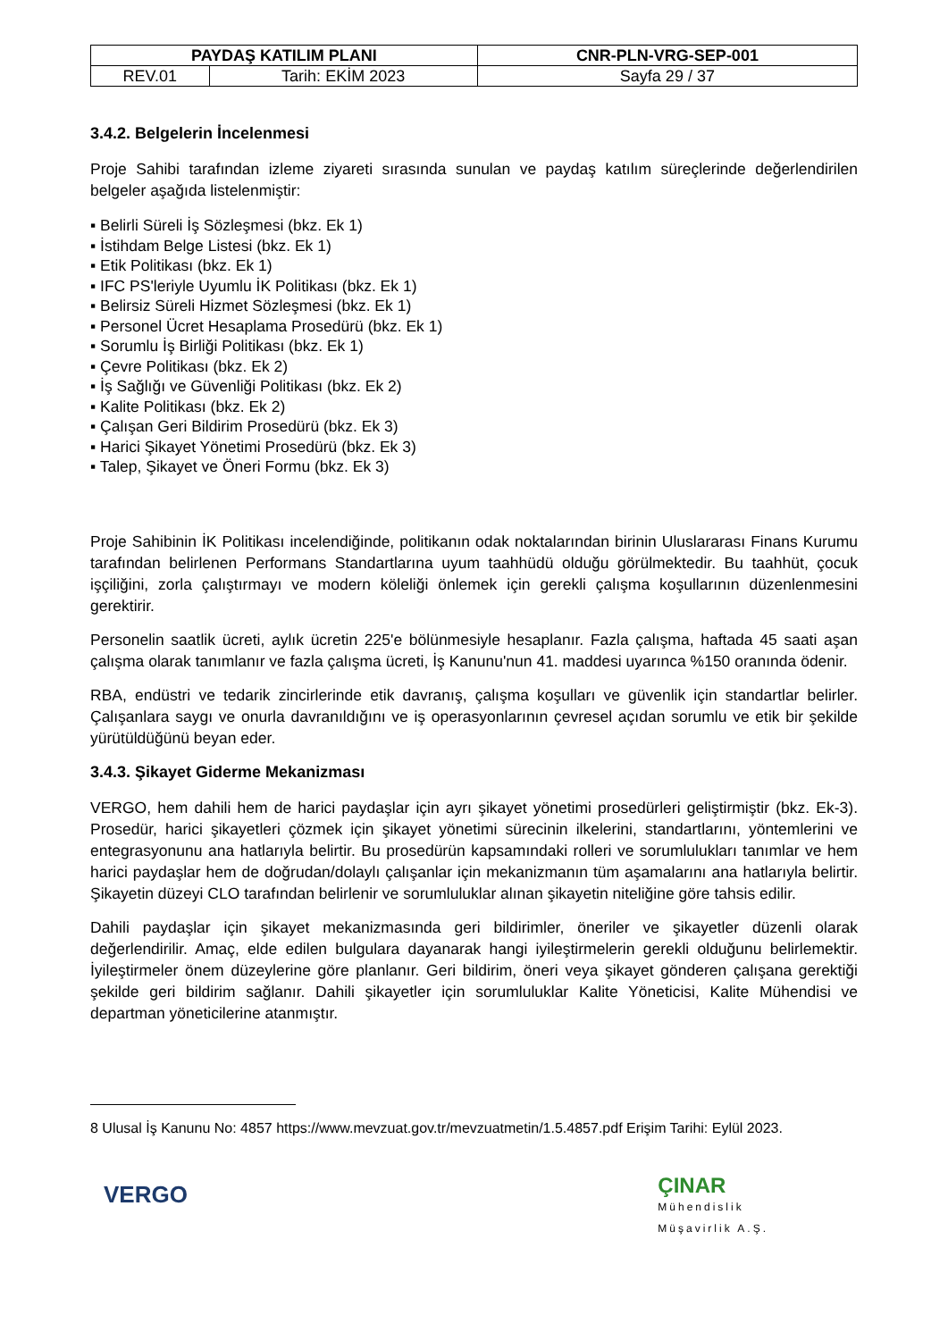| PAYDAŞ KATILIM PLANI | | CNR-PLN-VRG-SEP-001 |
| --- | --- | --- |
| REV.01 | Tarih: EKİM 2023 | Sayfa 29 / 37 |
3.4.2. Belgelerin İncelenmesi
Proje Sahibi tarafından izleme ziyareti sırasında sunulan ve paydaş katılım süreçlerinde değerlendirilen belgeler aşağıda listelenmiştir:
▪ Belirli Süreli İş Sözleşmesi (bkz. Ek 1)
▪ İstihdam Belge Listesi (bkz. Ek 1)
▪ Etik Politikası (bkz. Ek 1)
▪ IFC PS'leriyle Uyumlu İK Politikası (bkz. Ek 1)
▪ Belirsiz Süreli Hizmet Sözleşmesi (bkz. Ek 1)
▪ Personel Ücret Hesaplama Prosedürü (bkz. Ek 1)
▪ Sorumlu İş Birliği Politikası (bkz. Ek 1)
▪ Çevre Politikası (bkz. Ek 2)
▪ İş Sağlığı ve Güvenliği Politikası (bkz. Ek 2)
▪ Kalite Politikası (bkz. Ek 2)
▪ Çalışan Geri Bildirim Prosedürü (bkz. Ek 3)
▪ Harici Şikayet Yönetimi Prosedürü (bkz. Ek 3)
▪ Talep, Şikayet ve Öneri Formu (bkz. Ek 3)
Proje Sahibinin İK Politikası incelendiğinde, politikanın odak noktalarından birinin Uluslararası Finans Kurumu tarafından belirlenen Performans Standartlarına uyum taahhüdü olduğu görülmektedir. Bu taahhüt, çocuk işçiliğini, zorla çalıştırmayı ve modern köleliği önlemek için gerekli çalışma koşullarının düzenlenmesini gerektirir.
Personelin saatlik ücreti, aylık ücretin 225'e bölünmesiyle hesaplanır. Fazla çalışma, haftada 45 saati aşan çalışma olarak tanımlanır ve fazla çalışma ücreti, İş Kanunu'nun 41. maddesi uyarınca %150 oranında ödenir.
RBA, endüstri ve tedarik zincirlerinde etik davranış, çalışma koşulları ve güvenlik için standartlar belirler. Çalışanlara saygı ve onurla davranıldığını ve iş operasyonlarının çevresel açıdan sorumlu ve etik bir şekilde yürütüldüğünü beyan eder.
3.4.3. Şikayet Giderme Mekanizması
VERGO, hem dahili hem de harici paydaşlar için ayrı şikayet yönetimi prosedürleri geliştirmiştir (bkz. Ek-3). Prosedür, harici şikayetleri çözmek için şikayet yönetimi sürecinin ilkelerini, standartlarını, yöntemlerini ve entegrasyonunu ana hatlarıyla belirtir. Bu prosedürün kapsamındaki rolleri ve sorumlulukları tanımlar ve hem harici paydaşlar hem de doğrudan/dolaylı çalışanlar için mekanizmanın tüm aşamalarını ana hatlarıyla belirtir. Şikayetin düzeyi CLO tarafından belirlenir ve sorumluluklar alınan şikayetin niteliğine göre tahsis edilir.
Dahili paydaşlar için şikayet mekanizmasında geri bildirimler, öneriler ve şikayetler düzenli olarak değerlendirilir. Amaç, elde edilen bulgulara dayanarak hangi iyileştirmelerin gerekli olduğunu belirlemektir. İyileştirmeler önem düzeylerine göre planlanır. Geri bildirim, öneri veya şikayet gönderen çalışana gerektiği şekilde geri bildirim sağlanır. Dahili şikayetler için sorumluluklar Kalite Yöneticisi, Kalite Mühendisi ve departman yöneticilerine atanmıştır.
8 Ulusal İş Kanunu No: 4857 https://www.mevzuat.gov.tr/mevzuatmetin/1.5.4857.pdf Erişim Tarihi: Eylül 2023.
VERGO
ÇINAR
Mühendislik
Müşavirlik A.Ş.